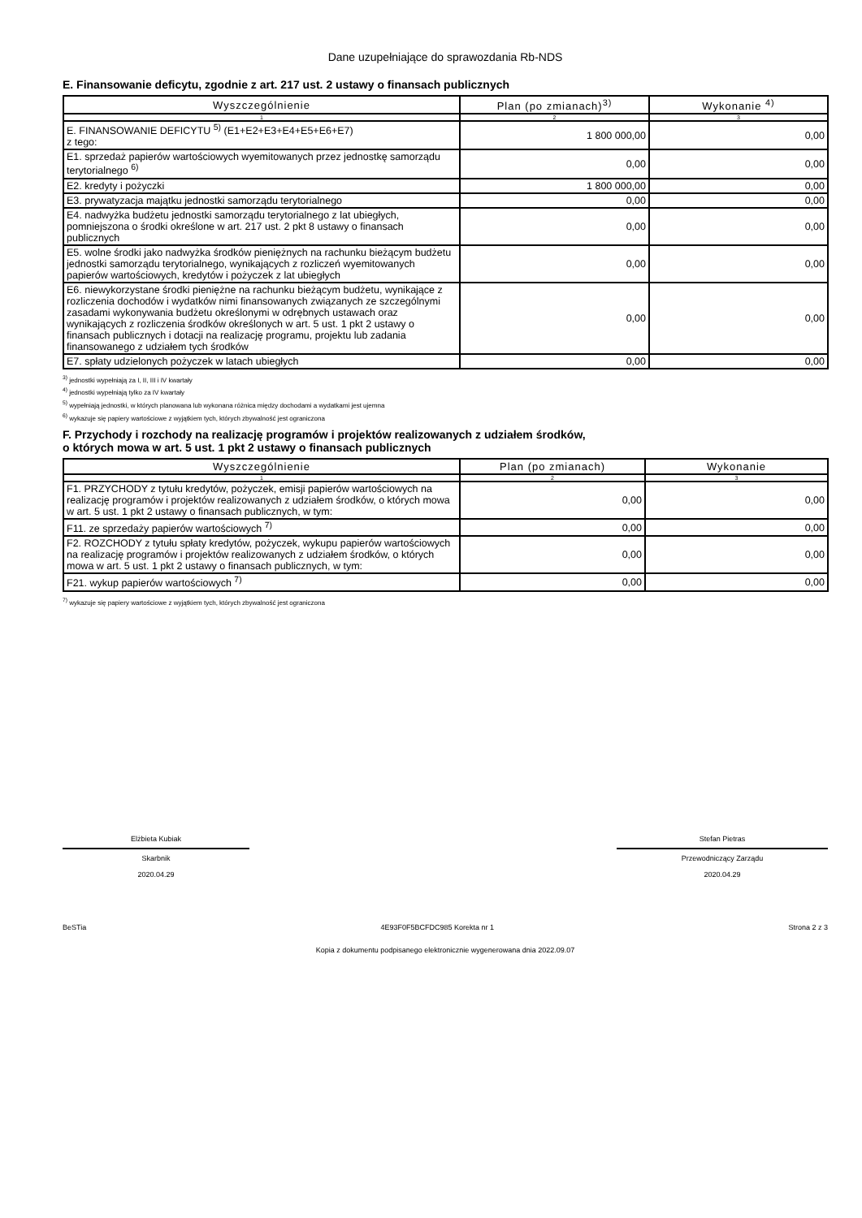Dane uzupełniające do sprawozdania Rb-NDS
E. Finansowanie deficytu, zgodnie z art. 217 ust. 2 ustawy o finansach publicznych
| Wyszczególnienie | Plan (po zmianach)<sup>3)</sup> | Wykonanie <sup>4)</sup> |
| --- | --- | --- |
| 1 | 2 | 3 |
| E. FINANSOWANIE DEFICYTU <sup>5)</sup> (E1+E2+E3+E4+E5+E6+E7) z tego: | 1 800 000,00 | 0,00 |
| E1. sprzedaż papierów wartościowych wyemitowanych przez jednostkę samorządu terytorialnego <sup>6)</sup> | 0,00 | 0,00 |
| E2. kredyty i pożyczki | 1 800 000,00 | 0,00 |
| E3. prywatyzacja majątku jednostki samorządu terytorialnego | 0,00 | 0,00 |
| E4. nadwyżka budżetu jednostki samorządu terytorialnego z lat ubiegłych, pomniejszona o środki określone w art. 217 ust. 2 pkt 8 ustawy o finansach publicznych | 0,00 | 0,00 |
| E5. wolne środki jako nadwyżka środków pieniężnych na rachunku bieżącym budżetu jednostki samorządu terytorialnego, wynikających z rozliczeń wyemitowanych papierów wartościowych, kredytów i pożyczek z lat ubiegłych | 0,00 | 0,00 |
| E6. niewykorzystane środki pieniężne na rachunku bieżącym budżetu, wynikające z rozliczenia dochodów i wydatków nimi finansowanych związanych ze szczególnymi zasadami wykonywania budżetu określonymi w odrębnych ustawach oraz wynikających z rozliczenia środków określonych w art. 5 ust. 1 pkt 2 ustawy o finansach publicznych i dotacji na realizację programu, projektu lub zadania finansowanego z udziałem tych środków | 0,00 | 0,00 |
| E7. spłaty udzielonych pożyczek w latach ubiegłych | 0,00 | 0,00 |
<sup>3)</sup> jednostki wypełniają za I, II, III i IV kwartały
<sup>4)</sup> jednostki wypełniają tylko za IV kwartały
<sup>5)</sup> wypełniają jednostki, w których planowana lub wykonana różnica między dochodami a wydatkami jest ujemna
<sup>6)</sup> wykazuje się papiery wartościowe z wyjątkiem tych, których zbywalność jest ograniczona
F. Przychody i rozchody na realizację programów i projektów realizowanych z udziałem środków,
o których mowa w art. 5 ust. 1 pkt 2 ustawy o finansach publicznych
| Wyszczególnienie | Plan (po zmianach) | Wykonanie |
| --- | --- | --- |
| 1 | 2 | 3 |
| F1. PRZYCHODY z tytułu kredytów, pożyczek, emisji papierów wartościowych na realizację programów i projektów realizowanych z udziałem środków, o których mowa w art. 5 ust. 1 pkt 2 ustawy o finansach publicznych, w tym: | 0,00 | 0,00 |
| F11. ze sprzedaży papierów wartościowych <sup>7)</sup> | 0,00 | 0,00 |
| F2. ROZCHODY z tytułu spłaty kredytów, pożyczek, wykupu papierów wartościowych na realizację programów i projektów realizowanych z udziałem środków, o których mowa w art. 5 ust. 1 pkt 2 ustawy o finansach publicznych, w tym: | 0,00 | 0,00 |
| F21. wykup papierów wartościowych <sup>7)</sup> | 0,00 | 0,00 |
<sup>7)</sup> wykazuje się papiery wartościowe z wyjątkiem tych, których zbywalność jest ograniczona
Elżbieta Kubiak
Skarbnik
2020.04.29
Stefan Pietras
Przewodniczący Zarządu
2020.04.29
BeSTia 4E93F0F5BCFDC985 Korekta nr 1 Strona 2 z 3
Kopia z dokumentu podpisanego elektronicznie wygenerowana dnia 2022.09.07